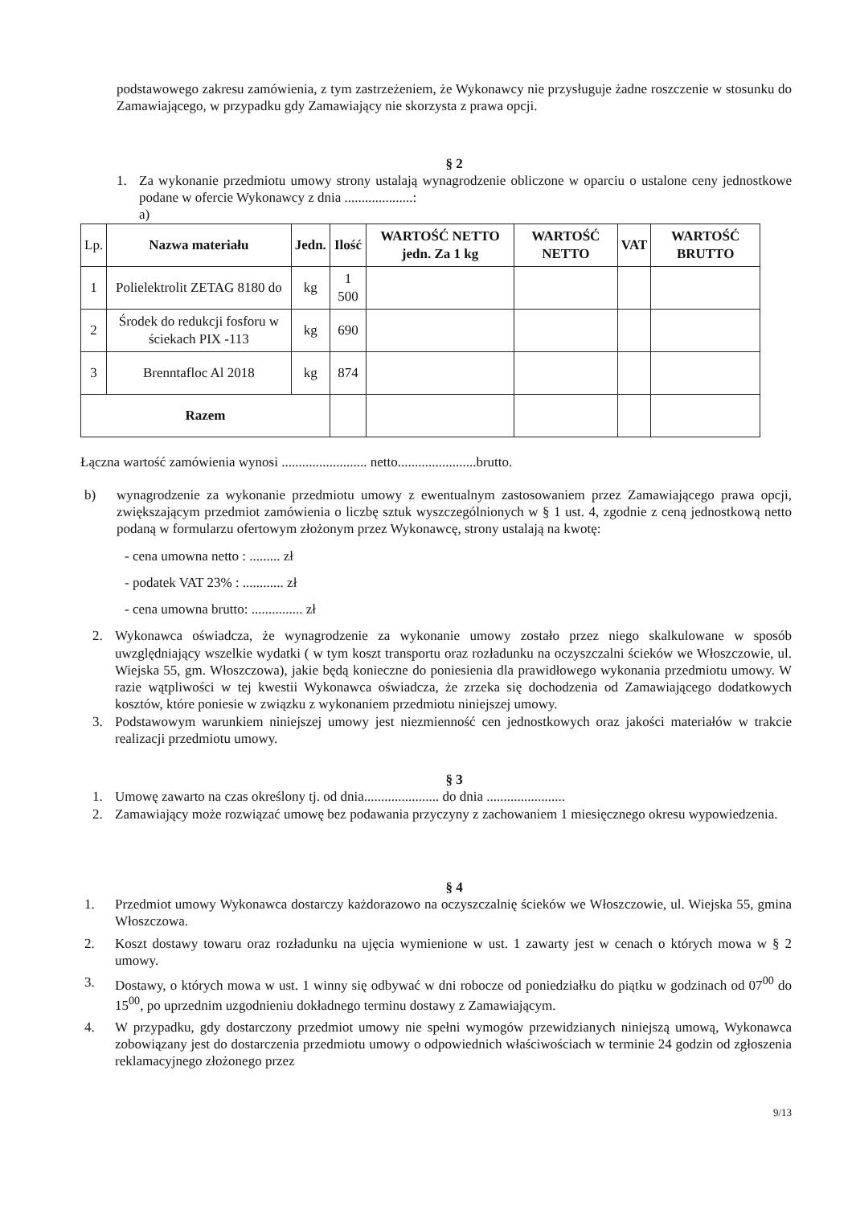podstawowego zakresu zamówienia, z tym zastrzeżeniem, że Wykonawcy nie przysługuje żadne roszczenie w stosunku do Zamawiającego, w przypadku gdy Zamawiający nie skorzysta z prawa opcji.
§ 2
1. Za wykonanie przedmiotu umowy strony ustalają wynagrodzenie obliczone w oparciu o ustalone ceny jednostkowe podane w ofercie Wykonawcy z dnia ....................:
a)
| Lp. | Nazwa materiału | Jedn. | Ilość | WARTOŚĆ NETTO jedn. Za 1 kg | WARTOŚĆ NETTO | VAT | WARTOŚĆ BRUTTO |
| --- | --- | --- | --- | --- | --- | --- | --- |
| 1 | Polielektrolit ZETAG 8180 do | kg | 1 500 | | | | |
| 2 | Środek do redukcji fosforu w ściekach PIX -113 | kg | 690 | | | | |
| 3 | Brenntafloc Al 2018 | kg | 874 | | | | |
| Razem | | | | | | | |
Łączna wartość zamówienia wynosi ......................... netto.......................brutto.
b) wynagrodzenie za wykonanie przedmiotu umowy z ewentualnym zastosowaniem przez Zamawiającego prawa opcji, zwiększającym przedmiot zamówienia o liczbę sztuk wyszczególnionych w § 1 ust. 4, zgodnie z ceną jednostkową netto podaną w formularzu ofertowym złożonym przez Wykonawcę, strony ustalają na kwotę:
- cena umowna netto : ......... zł
- podatek VAT 23% : ............ zł
- cena umowna brutto: ............... zł
2. Wykonawca oświadcza, że wynagrodzenie za wykonanie umowy zostało przez niego skalkulowane w sposób uwzględniający wszelkie wydatki ( w tym koszt transportu oraz rozładunku na oczyszczalni ścieków we Włoszczowie, ul. Wiejska 55, gm. Włoszczowa), jakie będą konieczne do poniesienia dla prawidłowego wykonania przedmiotu umowy. W razie wątpliwości w tej kwestii Wykonawca oświadcza, że zrzeka się dochodzenia od Zamawiającego dodatkowych kosztów, które poniesie w związku z wykonaniem przedmiotu niniejszej umowy.
3. Podstawowym warunkiem niniejszej umowy jest niezmienność cen jednostkowych oraz jakości materiałów w trakcie realizacji przedmiotu umowy.
§ 3
1. Umowę zawarto na czas określony tj. od dnia...................... do dnia .......................
2. Zamawiający może rozwiązać umowę bez podawania przyczyny z zachowaniem 1 miesięcznego okresu wypowiedzenia.
§ 4
1. Przedmiot umowy Wykonawca dostarczy każdorazowo na oczyszczalnię ścieków we Włoszczowie, ul. Wiejska 55, gmina Włoszczowa.
2. Koszt dostawy towaru oraz rozładunku na ujęcia wymienione w ust. 1 zawarty jest w cenach o których mowa w § 2 umowy.
3. Dostawy, o których mowa w ust. 1 winny się odbywać w dni robocze od poniedziałku do piątku w godzinach od 07<sup>00</sup> do 15<sup>00</sup>, po uprzednim uzgodnieniu dokładnego terminu dostawy z Zamawiającym.
4. W przypadku, gdy dostarczony przedmiot umowy nie spełni wymogów przewidzianych niniejszą umową, Wykonawca zobowiązany jest do dostarczenia przedmiotu umowy o odpowiednich właściwościach w terminie 24 godzin od zgłoszenia reklamacyjnego złożonego przez
9/13